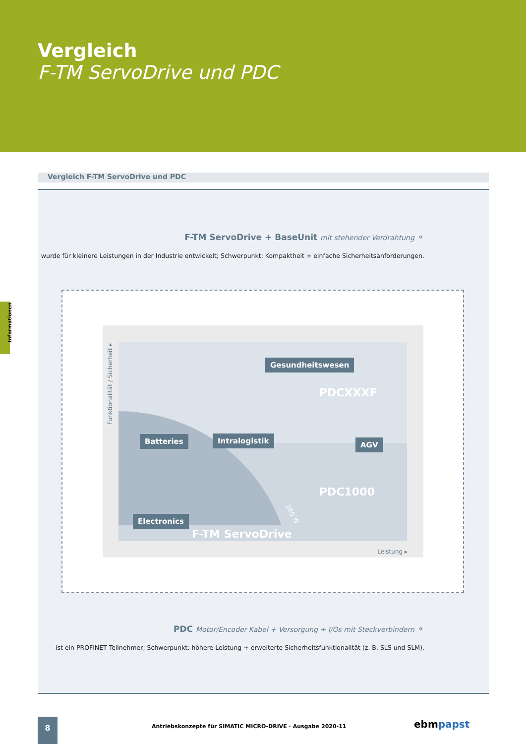Vergleich
F-TM ServoDrive und PDC
Informationen
Vergleich F-TM ServoDrive und PDC
F-TM ServoDrive + BaseUnit mit stehender Verdrahtung ⚬
wurde für kleinere Leistungen in der Industrie entwickelt; Schwerpunkt: Kompaktheit + einfache Sicherheitsanforderungen.
PDC Motor/Encoder Kabel + Versorgung + I/Os mit Steckverbindern ⚬
ist ein PROFINET Teilnehmer; Schwerpunkt: höhere Leistung + erweiterte Sicherheitsfunktionalität (z. B. SLS und SLM).
Gesundheitswesen
PDCXXXF
Batteries Intralogistik AGV
PDC1000
280 W
Electronics
F-TM ServoDrive
Funktionalität / Sicherheit ▸
Leistung ▸
8
Antriebskonzepte für SIMATIC MICRO-DRIVE · Ausgabe 2020-11
ebmpapst